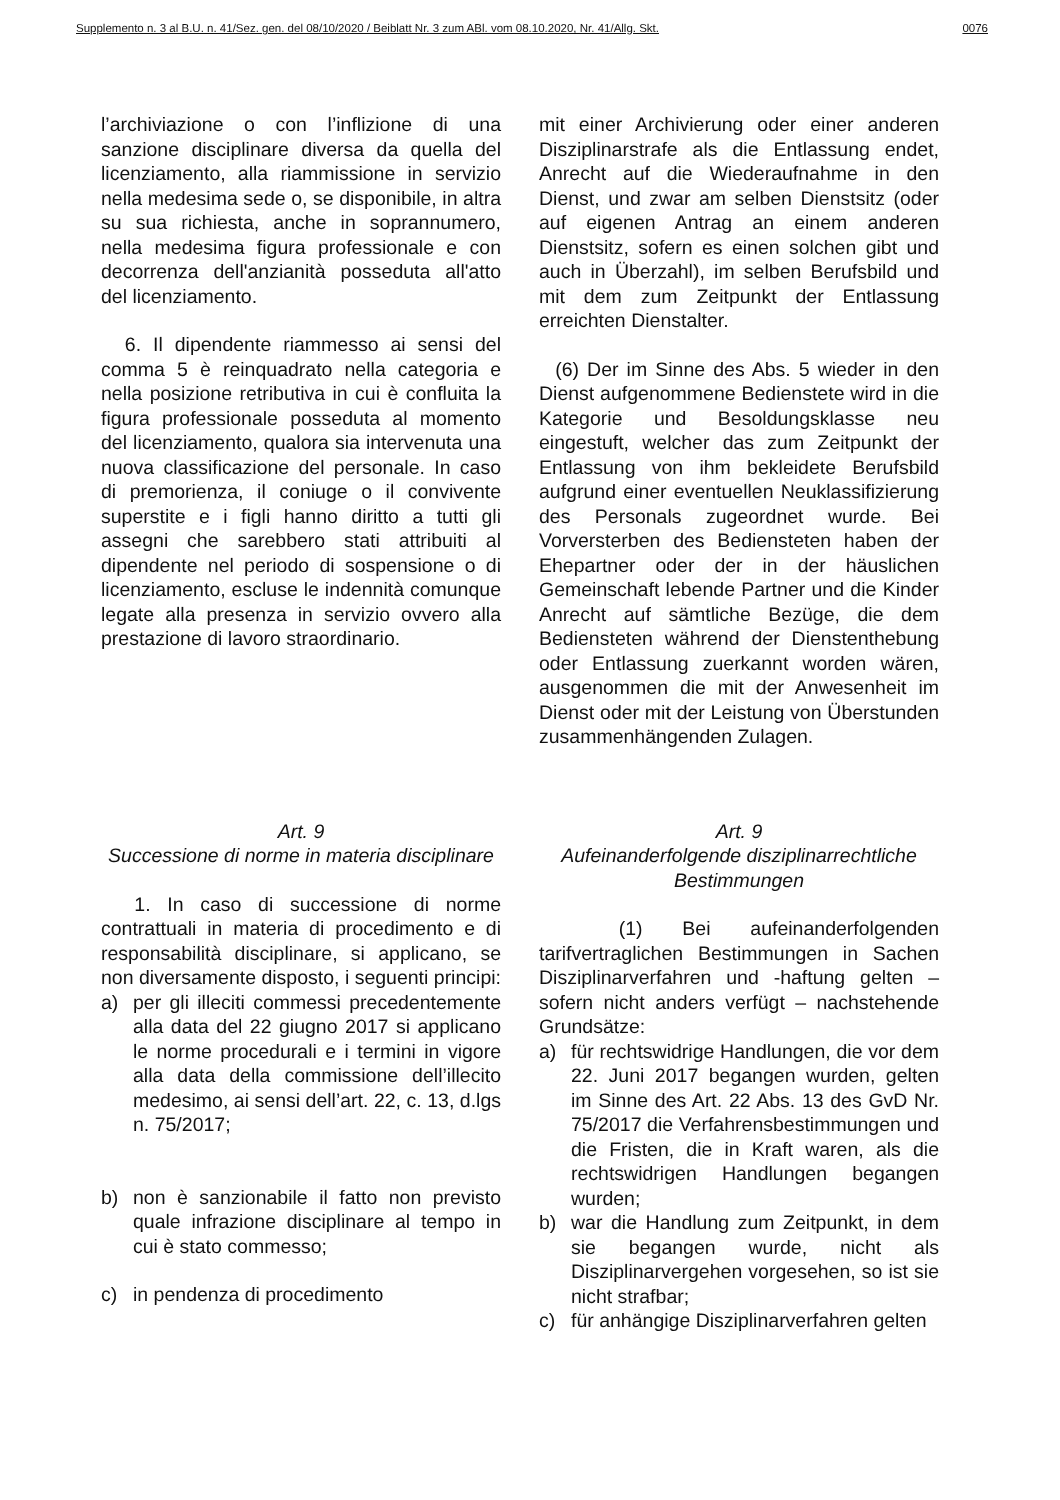Supplemento n. 3 al B.U. n. 41/Sez. gen. del 08/10/2020 / Beiblatt Nr. 3 zum ABl. vom 08.10.2020, Nr. 41/Allg. Skt. 0076
l’archiviazione o con l’inflizione di una sanzione disciplinare diversa da quella del licenziamento, alla riammissione in servizio nella medesima sede o, se disponibile, in altra su sua richiesta, anche in soprannumero, nella medesima figura professionale e con decorrenza dell'anzianità posseduta all'atto del licenziamento.
6. Il dipendente riammesso ai sensi del comma 5 è reinquadrato nella categoria e nella posizione retributiva in cui è confluita la figura professionale posseduta al momento del licenziamento, qualora sia intervenuta una nuova classificazione del personale. In caso di premorienza, il coniuge o il convivente superstite e i figli hanno diritto a tutti gli assegni che sarebbero stati attribuiti al dipendente nel periodo di sospensione o di licenziamento, escluse le indennità comunque legate alla presenza in servizio ovvero alla prestazione di lavoro straordinario.
mit einer Archivierung oder einer anderen Disziplinarstrafe als die Entlassung endet, Anrecht auf die Wiederaufnahme in den Dienst, und zwar am selben Dienstsitz (oder auf eigenen Antrag an einem anderen Dienstsitz, sofern es einen solchen gibt und auch in Überzahl), im selben Berufsbild und mit dem zum Zeitpunkt der Entlassung erreichten Dienstalter.
(6) Der im Sinne des Abs. 5 wieder in den Dienst aufgenommene Bedienstete wird in die Kategorie und Besoldungsklasse neu eingestuft, welcher das zum Zeitpunkt der Entlassung von ihm bekleidete Berufsbild aufgrund einer eventuellen Neuklassifizierung des Personals zugeordnet wurde. Bei Vorversterben des Bediensteten haben der Ehepartner oder der in der häuslichen Gemeinschaft lebende Partner und die Kinder Anrecht auf sämtliche Bezüge, die dem Bediensteten während der Dienstenthebung oder Entlassung zuerkannt worden wären, ausgenommen die mit der Anwesenheit im Dienst oder mit der Leistung von Überstunden zusammenhängenden Zulagen.
Art. 9
Successione di norme in materia disciplinare
1. In caso di successione di norme contrattuali in materia di procedimento e di responsabilità disciplinare, si applicano, se non diversamente disposto, i seguenti principi:
a) per gli illeciti commessi precedentemente alla data del 22 giugno 2017 si applicano le norme procedurali e i termini in vigore alla data della commissione dell’illecito medesimo, ai sensi dell’art. 22, c. 13, d.lgs n. 75/2017;
b) non è sanzionabile il fatto non previsto quale infrazione disciplinare al tempo in cui è stato commesso;
c) in pendenza di procedimento
Art. 9
Aufeinanderfolgende disziplinarrechtliche Bestimmungen
(1) Bei aufeinanderfolgenden tarifvertraglichen Bestimmungen in Sachen Disziplinarverfahren und -haftung gelten – sofern nicht anders verfügt – nachstehende Grundsätze:
a) für rechtswidrige Handlungen, die vor dem 22. Juni 2017 begangen wurden, gelten im Sinne des Art. 22 Abs. 13 des GvD Nr. 75/2017 die Verfahrensbestimmungen und die Fristen, die in Kraft waren, als die rechtswidrigen Handlungen begangen wurden;
b) war die Handlung zum Zeitpunkt, in dem sie begangen wurde, nicht als Disziplinarvergehen vorgesehen, so ist sie nicht strafbar;
c) für anhängige Disziplinarverfahren gelten